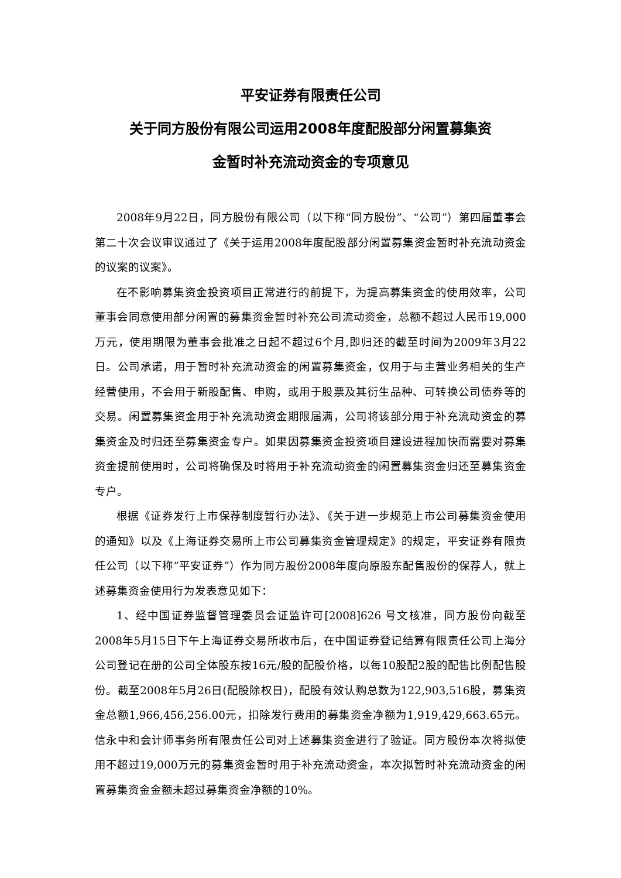平安证券有限责任公司
关于同方股份有限公司运用2008年度配股部分闲置募集资
金暂时补充流动资金的专项意见
2008年9月22日，同方股份有限公司（以下称“同方股份”、“公司”）第四届董事会第二十次会议审议通过了《关于运用2008年度配股部分闲置募集资金暂时补充流动资金的议案的议案》。
在不影响募集资金投资项目正常进行的前提下，为提高募集资金的使用效率，公司董事会同意使用部分闲置的募集资金暂时补充公司流动资金，总额不超过人民币19,000万元，使用期限为董事会批准之日起不超过6个月,即归还的截至时间为2009年3月22日。公司承诺，用于暂时补充流动资金的闲置募集资金，仅用于与主营业务相关的生产经营使用，不会用于新股配售、申购，或用于股票及其衍生品种、可转换公司债券等的交易。闲置募集资金用于补充流动资金期限届满，公司将该部分用于补充流动资金的募集资金及时归还至募集资金专户。如果因募集资金投资项目建设进程加快而需要对募集资金提前使用时，公司将确保及时将用于补充流动资金的闲置募集资金归还至募集资金专户。
根据《证券发行上市保荐制度暂行办法》、《关于进一步规范上市公司募集资金使用的通知》以及《上海证券交易所上市公司募集资金管理规定》的规定，平安证券有限责任公司（以下称“平安证券”）作为同方股份2008年度向原股东配售股份的保荐人，就上述募集资金使用行为发表意见如下：
1、经中国证券监督管理委员会证监许可[2008]626 号文核准，同方股份向截至2008年5月15日下午上海证券交易所收市后，在中国证券登记结算有限责任公司上海分公司登记在册的公司全体股东按16元/股的配股价格，以每10股配2股的配售比例配售股份。截至2008年5月26日(配股除权日)，配股有效认购总数为122,903,516股，募集资金总额1,966,456,256.00元，扣除发行费用的募集资金净额为1,919,429,663.65元。信永中和会计师事务所有限责任公司对上述募集资金进行了验证。同方股份本次将拟使用不超过19,000万元的募集资金暂时用于补充流动资金，本次拟暂时补充流动资金的闲置募集资金金额未超过募集资金净额的10%。